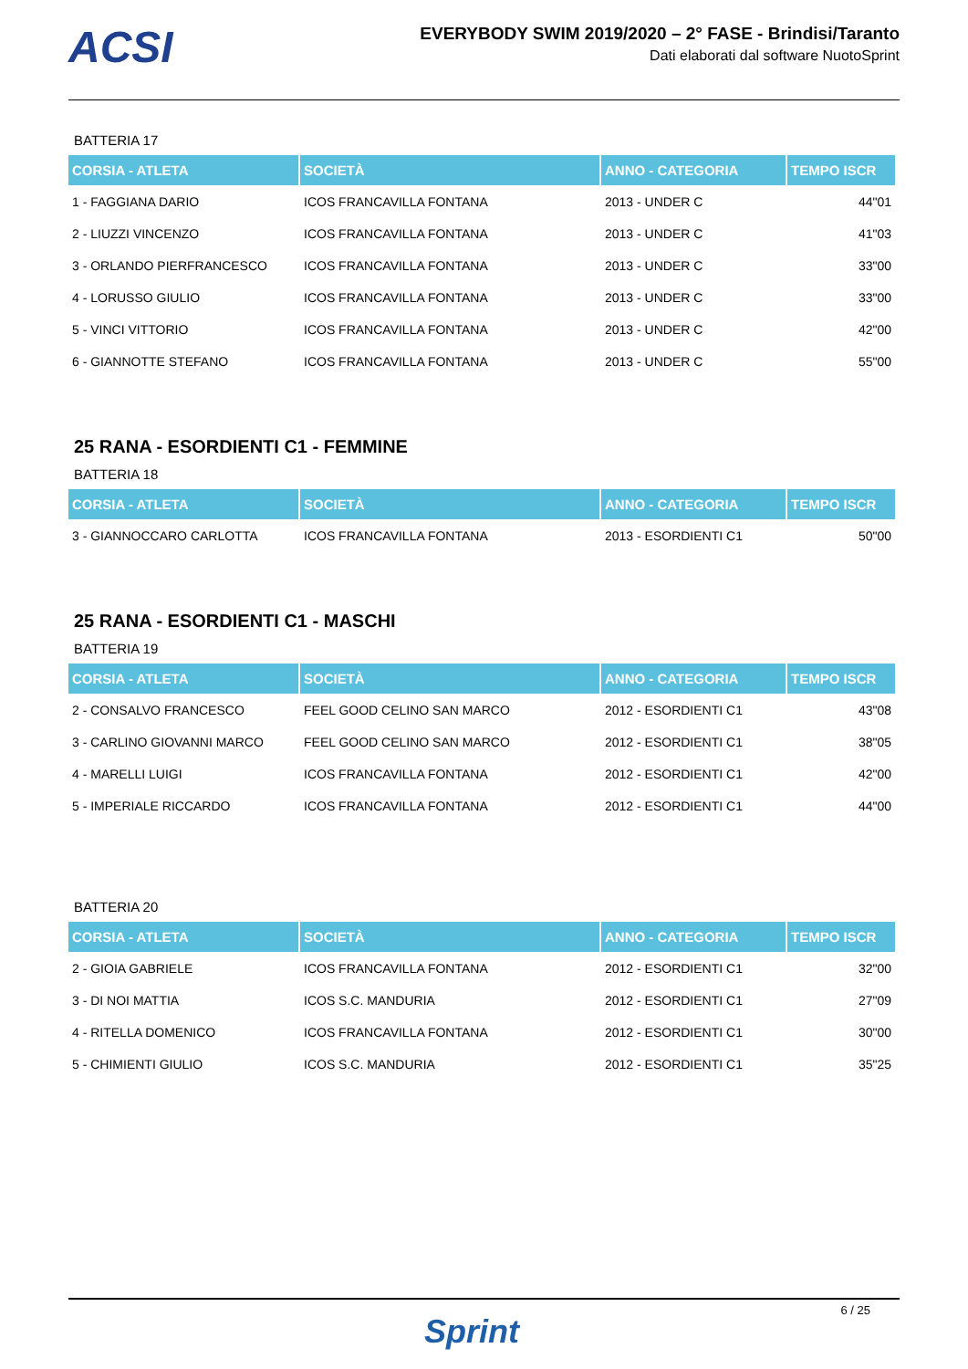ACSI
EVERYBODY SWIM 2019/2020 – 2° FASE - Brindisi/Taranto
Dati elaborati dal software NuotoSprint
BATTERIA 17
| CORSIA - ATLETA | SOCIETÀ | ANNO - CATEGORIA | TEMPO ISCR |
| --- | --- | --- | --- |
| 1 - FAGGIANA DARIO | ICOS FRANCAVILLA FONTANA | 2013 - UNDER C | 44"01 |
| 2 - LIUZZI VINCENZO | ICOS FRANCAVILLA FONTANA | 2013 - UNDER C | 41"03 |
| 3 - ORLANDO PIERFRANCESCO | ICOS FRANCAVILLA FONTANA | 2013 - UNDER C | 33"00 |
| 4 - LORUSSO GIULIO | ICOS FRANCAVILLA FONTANA | 2013 - UNDER C | 33"00 |
| 5 - VINCI VITTORIO | ICOS FRANCAVILLA FONTANA | 2013 - UNDER C | 42"00 |
| 6 - GIANNOTTE STEFANO | ICOS FRANCAVILLA FONTANA | 2013 - UNDER C | 55"00 |
25 RANA - ESORDIENTI C1 - FEMMINE
BATTERIA 18
| CORSIA - ATLETA | SOCIETÀ | ANNO - CATEGORIA | TEMPO ISCR |
| --- | --- | --- | --- |
| 3 - GIANNOCCARO CARLOTTA | ICOS FRANCAVILLA FONTANA | 2013 - ESORDIENTI C1 | 50"00 |
25 RANA - ESORDIENTI C1 - MASCHI
BATTERIA 19
| CORSIA - ATLETA | SOCIETÀ | ANNO - CATEGORIA | TEMPO ISCR |
| --- | --- | --- | --- |
| 2 - CONSALVO FRANCESCO | FEEL GOOD CELINO SAN MARCO | 2012 - ESORDIENTI C1 | 43"08 |
| 3 - CARLINO GIOVANNI MARCO | FEEL GOOD CELINO SAN MARCO | 2012 - ESORDIENTI C1 | 38"05 |
| 4 - MARELLI LUIGI | ICOS FRANCAVILLA FONTANA | 2012 - ESORDIENTI C1 | 42"00 |
| 5 - IMPERIALE RICCARDO | ICOS FRANCAVILLA FONTANA | 2012 - ESORDIENTI C1 | 44"00 |
BATTERIA 20
| CORSIA - ATLETA | SOCIETÀ | ANNO - CATEGORIA | TEMPO ISCR |
| --- | --- | --- | --- |
| 2 - GIOIA GABRIELE | ICOS FRANCAVILLA FONTANA | 2012 - ESORDIENTI C1 | 32"00 |
| 3 - DI NOI MATTIA | ICOS S.C. MANDURIA | 2012 - ESORDIENTI C1 | 27"09 |
| 4 - RITELLA DOMENICO | ICOS FRANCAVILLA FONTANA | 2012 - ESORDIENTI C1 | 30"00 |
| 5 - CHIMIENTI GIULIO | ICOS S.C. MANDURIA | 2012 - ESORDIENTI C1 | 35"25 |
Sprint
6 / 25